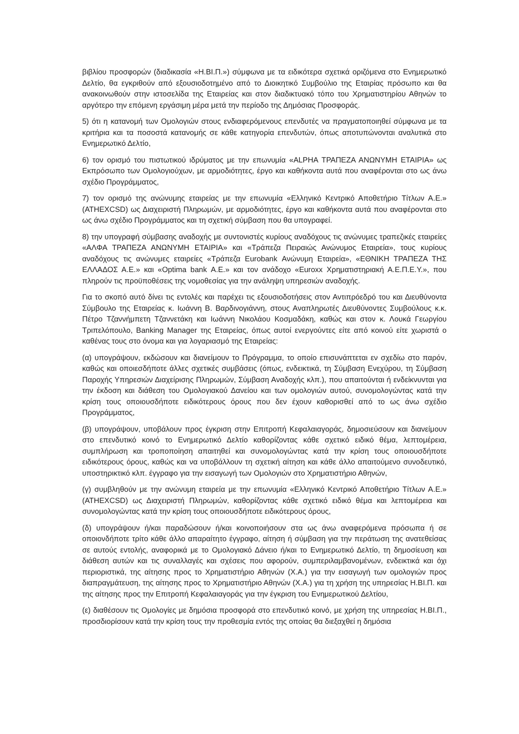βιβλίου προσφορών (διαδικασία «Η.ΒΙ.Π.») σύμφωνα με τα ειδικότερα σχετικά οριζόμενα στο Ενημερωτικό Δελτίο, θα εγκριθούν από εξουσιοδοτημένο από το Διοικητικό Συμβούλιο της Εταιρίας πρόσωπο και θα ανακοινωθούν στην ιστοσελίδα της Εταιρείας και στον διαδικτυακό τόπο του Χρηματιστηρίου Αθηνών το αργότερο την επόμενη εργάσιμη μέρα μετά την περίοδο της Δημόσιας Προσφοράς.
5) ότι η κατανομή των Ομολογιών στους ενδιαφερόμενους επενδυτές να πραγματοποιηθεί σύμφωνα με τα κριτήρια και τα ποσοστά κατανομής σε κάθε κατηγορία επενδυτών, όπως αποτυπώνονται αναλυτικά στο Ενημερωτικό Δελτίο,
6) τον ορισμό του πιστωτικού ιδρύματος με την επωνυμία «ALPHA ΤΡΑΠΕΖΑ ΑΝΩΝΥΜΗ ΕΤΑΙΡΙΑ» ως Εκπρόσωπο των Ομολογιούχων, με αρμοδιότητες, έργο και καθήκοντα αυτά που αναφέρονται στο ως άνω σχέδιο Προγράμματος,
7) τον ορισμό της ανώνυμης εταιρείας με την επωνυμία «Ελληνικό Κεντρικό Αποθετήριο Τίτλων Α.Ε.» (ATHEXCSD) ως Διαχειριστή Πληρωμών, με αρμοδιότητες, έργο και καθήκοντα αυτά που αναφέρονται στο ως άνω σχέδιο Προγράμματος και τη σχετική σύμβαση που θα υπογραφεί.
8) την υπογραφή σύμβασης αναδοχής με συντονιστές κυρίους αναδόχους τις ανώνυμες τραπεζικές εταιρείες «ΑΛΦΑ ΤΡΑΠΕΖΑ ΑΝΩΝΥΜΗ ΕΤΑΙΡΙΑ» και «Τράπεζα Πειραιώς Ανώνυμος Εταιρεία», τους κυρίους αναδόχους τις ανώνυμες εταιρείες «Τράπεζα Eurobank Ανώνυμη Εταιρεία», «ΕΘΝΙΚΗ ΤΡΑΠΕΖΑ ΤΗΣ ΕΛΛΑΔΟΣ Α.Ε.» και «Optima bank Α.Ε.» και τον ανάδοχο «Euroxx Χρηματιστηριακή Α.Ε.Π.Ε.Υ.», που πληρούν τις προϋποθέσεις της νομοθεσίας για την ανάληψη υπηρεσιών αναδοχής.
Για το σκοπό αυτό δίνει τις εντολές και παρέχει τις εξουσιοδοτήσεις στον Αντιπρόεδρό του και Διευθύνοντα Σύμβουλο της Εταιρείας κ. Ιωάννη Β. Βαρδινογιάννη, στους Αναπληρωτές Διευθύνοντες Συμβούλους κ.κ. Πέτρο Τζαννήμπετη Τζαννετάκη και Ιωάννη Νικολάου Κοσμαδάκη, καθώς και στον κ. Λουκά Γεωργίου Τριπελόπουλο, Banking Manager της Εταιρείας, όπως αυτοί ενεργούντες είτε από κοινού είτε χωριστά ο καθένας τους στο όνομα και για λογαριασμό της Εταιρείας:
(α) υπογράψουν, εκδώσουν και διανείμουν το Πρόγραμμα, το οποίο επισυνάπτεται εν σχεδίω στο παρόν, καθώς και οποιεσδήποτε άλλες σχετικές συμβάσεις (όπως, ενδεικτικά, τη Σύμβαση Ενεχύρου, τη Σύμβαση Παροχής Υπηρεσιών Διαχείρισης Πληρωμών, Σύμβαση Αναδοχής κλπ.), που απαιτούνται ή ενδείκνυνται για την έκδοση και διάθεση του Ομολογιακού Δανείου και των ομολογιών αυτού, συνομολογώντας κατά την κρίση τους οποιουσδήποτε ειδικότερους όρους που δεν έχουν καθορισθεί από το ως άνω σχέδιο Προγράμματος,
(β) υπογράψουν, υποβάλουν προς έγκριση στην Επιτροπή Κεφαλαιαγοράς, δημοσιεύσουν και διανείμουν στο επενδυτικό κοινό το Ενημερωτικό Δελτίο καθορίζοντας κάθε σχετικό ειδικό θέμα, λεπτομέρεια, συμπλήρωση και τροποποίηση απαιτηθεί και συνομολογώντας κατά την κρίση τους οποιουσδήποτε ειδικότερους όρους, καθώς και να υποβάλλουν τη σχετική αίτηση και κάθε άλλο απαιτούμενο συνοδευτικό, υποστηρικτικό κλπ. έγγραφο για την εισαγωγή των Ομολογιών στο Χρηματιστήριο Αθηνών,
(γ) συμβληθούν με την ανώνυμη εταιρεία με την επωνυμία «Ελληνικό Κεντρικό Αποθετήριο Τίτλων Α.Ε.» (ATHEXCSD) ως Διαχειριστή Πληρωμών, καθορίζοντας κάθε σχετικό ειδικό θέμα και λεπτομέρεια και συνομολογώντας κατά την κρίση τους οποιουσδήποτε ειδικότερους όρους,
(δ) υπογράψουν ή/και παραδώσουν ή/και κοινοποιήσουν στα ως άνω αναφερόμενα πρόσωπα ή σε οποιονδήποτε τρίτο κάθε άλλο απαραίτητο έγγραφο, αίτηση ή σύμβαση για την περάτωση της ανατεθείσας σε αυτούς εντολής, αναφορικά με το Ομολογιακό Δάνειο ή/και το Ενημερωτικό Δελτίο, τη δημοσίευση και διάθεση αυτών και τις συναλλαγές και σχέσεις που αφορούν, συμπεριλαμβανομένων, ενδεικτικά και όχι περιοριστικά, της αίτησης προς το Χρηματιστήριο Αθηνών (Χ.Α.) για την εισαγωγή των ομολογιών προς διαπραγμάτευση, της αίτησης προς το Χρηματιστήριο Αθηνών (Χ.Α.) για τη χρήση της υπηρεσίας Η.ΒΙ.Π. και της αίτησης προς την Επιτροπή Κεφαλαιαγοράς για την έγκριση του Ενημερωτικού Δελτίου,
(ε) διαθέσουν τις Ομολογίες με δημόσια προσφορά στο επενδυτικό κοινό, με χρήση της υπηρεσίας Η.ΒΙ.Π., προσδιορίσουν κατά την κρίση τους την προθεσμία εντός της οποίας θα διεξαχθεί η δημόσια